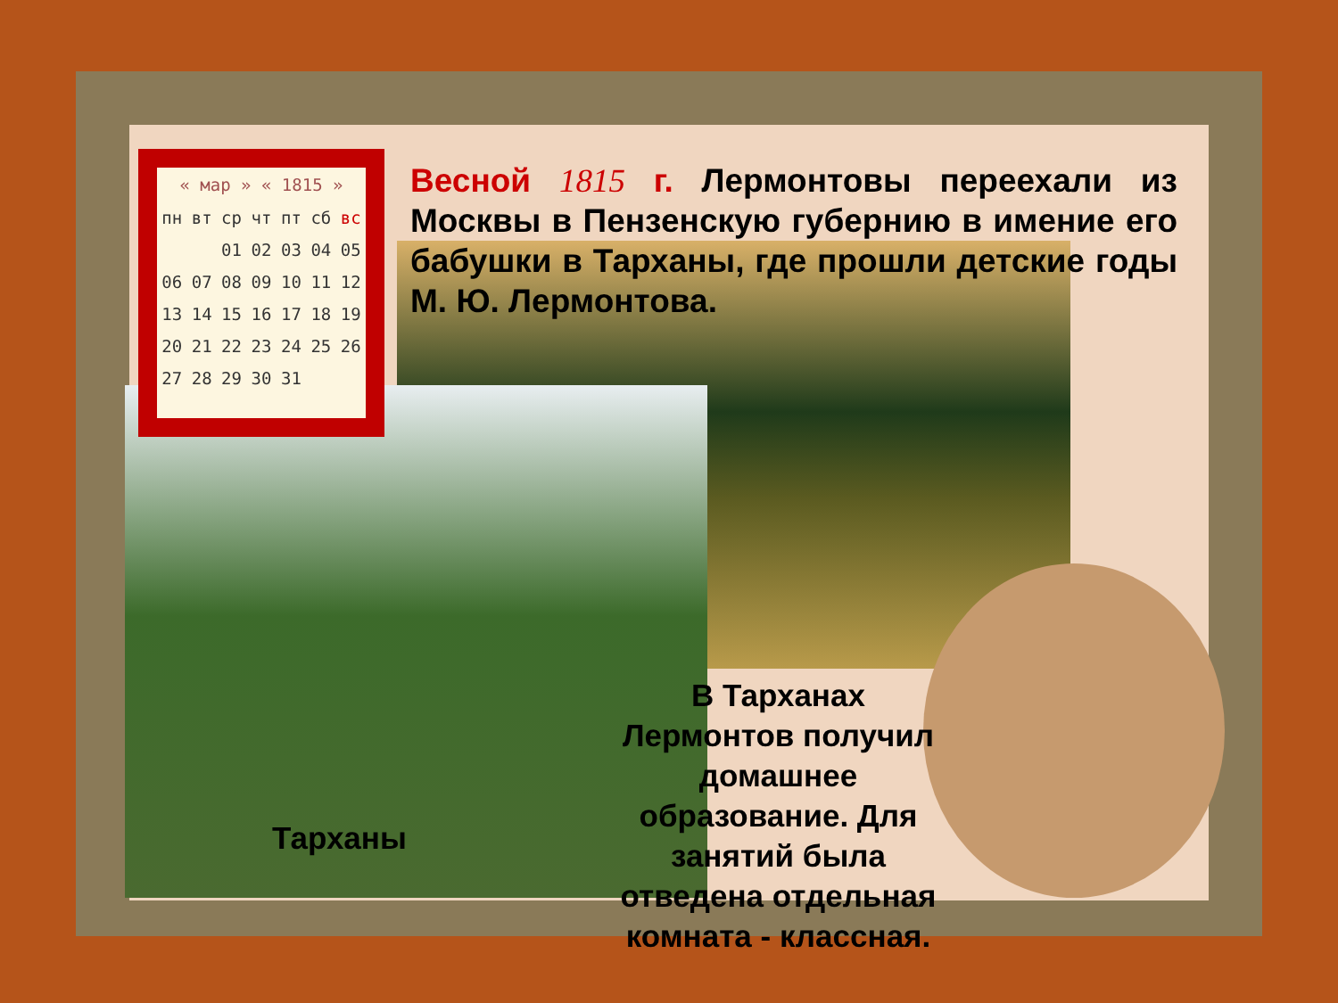« мар » « 1815 »
| пн | вт | ср | чт | пт | сб | вс |
| --- | --- | --- | --- | --- | --- | --- |
| | | 01 | 02 | 03 | 04 | 05 |
| 06 | 07 | 08 | 09 | 10 | 11 | 12 |
| 13 | 14 | 15 | 16 | 17 | 18 | 19 |
| 20 | 21 | 22 | 23 | 24 | 25 | 26 |
| 27 | 28 | 29 | 30 | 31 | | |
Весной 1815 г. Лермонтовы переехали из Москвы в Пензенскую губернию в имение его бабушки в Тарханы, где прошли детские годы М. Ю. Лермонтова.
Тарханы
В Тарханах Лермонтов получил домашнее образование. Для занятий была отведена отдельная комната - классная.